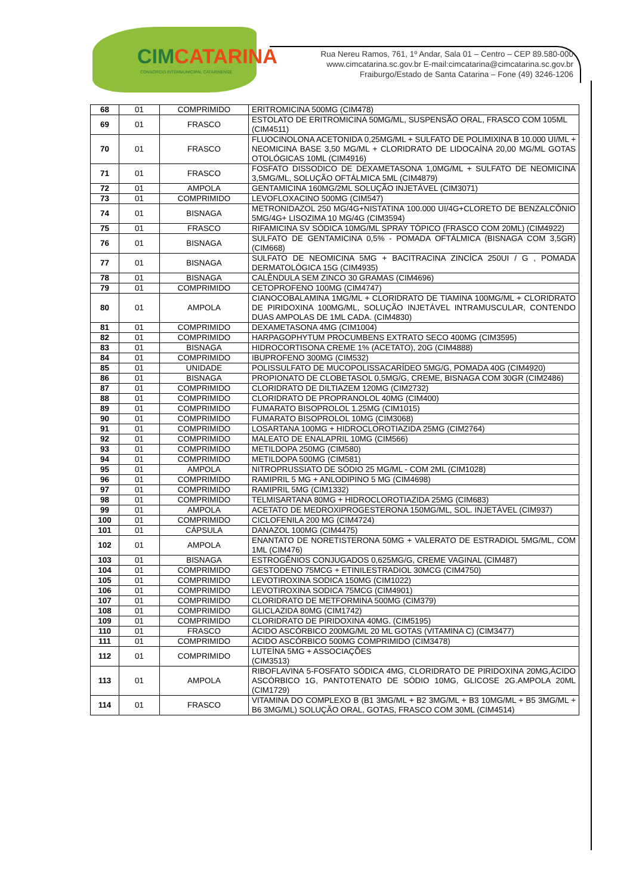CIMCATARINA
CONSÓRCIO INTERMUNICIPAL CATARINENSE
Rua Nereu Ramos, 761, 1º Andar, Sala 01 – Centro – CEP 89.580-000
www.cimcatarina.sc.gov.br E-mail:cimcatarina@cimcatarina.sc.gov.br
Fraiburgo/Estado de Santa Catarina – Fone (49) 3246-1206
| 68 | 01 | COMPRIMIDO | ERITROMICINA 500MG (CIM478) |
| 69 | 01 | FRASCO | ESTOLATO DE ERITROMICINA 50MG/ML, SUSPENSÃO ORAL, FRASCO COM 105ML (CIM4511) |
| 70 | 01 | FRASCO | FLUOCINOLONA ACETONIDA 0,25MG/ML + SULFATO DE POLIMIXINA B 10.000 UI/ML + NEOMICINA BASE 3,50 MG/ML + CLORIDRATO DE LIDOCAÍNA 20,00 MG/ML GOTAS OTOLÓGICAS 10ML (CIM4916) |
| 71 | 01 | FRASCO | FOSFATO DISSODICO DE DEXAMETASONA 1,0MG/ML + SULFATO DE NEOMICINA 3,5MG/ML, SOLUÇÃO OFTÁLMICA 5ML (CIM4879) |
| 72 | 01 | AMPOLA | GENTAMICINA 160MG/2ML SOLUÇÃO INJETÁVEL (CIM3071) |
| 73 | 01 | COMPRIMIDO | LEVOFLOXACINO 500MG (CIM547) |
| 74 | 01 | BISNAGA | METRONIDAZOL 250 MG/4G+NISTATINA 100.000 UI/4G+CLORETO DE BENZALCÔNIO 5MG/4G+ LISOZIMA 10 MG/4G (CIM3594) |
| 75 | 01 | FRASCO | RIFAMICINA SV SÓDICA 10MG/ML SPRAY TÓPICO (FRASCO COM 20ML) (CIM4922) |
| 76 | 01 | BISNAGA | SULFATO DE GENTAMICINA 0,5% - POMADA OFTÁLMICA (BISNAGA COM 3,5GR) (CIM668) |
| 77 | 01 | BISNAGA | SULFATO DE NEOMICINA 5MG + BACITRACINA ZINCÍCA 250UI / G , POMADA DERMATOLÓGICA 15G (CIM4935) |
| 78 | 01 | BISNAGA | CALÊNDULA SEM ZINCO 30 GRAMAS (CIM4696) |
| 79 | 01 | COMPRIMIDO | CETOPROFENO 100MG (CIM4747) |
| 80 | 01 | AMPOLA | CIANOCOBALAMINA 1MG/ML + CLORIDRATO DE TIAMINA 100MG/ML + CLORIDRATO DE PIRIDOXINA 100MG/ML, SOLUÇÃO INJETÁVEL INTRAMUSCULAR, CONTENDO DUAS AMPOLAS DE 1ML CADA. (CIM4830) |
| 81 | 01 | COMPRIMIDO | DEXAMETASONA 4MG (CIM1004) |
| 82 | 01 | COMPRIMIDO | HARPAGOPHYTUM PROCUMBENS EXTRATO SECO 400MG (CIM3595) |
| 83 | 01 | BISNAGA | HIDROCORTISONA CREME 1% (ACETATO), 20G (CIM4888) |
| 84 | 01 | COMPRIMIDO | IBUPROFENO 300MG (CIM532) |
| 85 | 01 | UNIDADE | POLISSULFATO DE MUCOPOLISSACARÍDEO 5MG/G, POMADA 40G (CIM4920) |
| 86 | 01 | BISNAGA | PROPIONATO DE CLOBETASOL 0,5MG/G, CREME, BISNAGA COM 30GR (CIM2486) |
| 87 | 01 | COMPRIMIDO | CLORIDRATO DE DILTIAZEM 120MG (CIM2732) |
| 88 | 01 | COMPRIMIDO | CLORIDRATO DE PROPRANOLOL 40MG (CIM400) |
| 89 | 01 | COMPRIMIDO | FUMARATO BISOPROLOL 1.25MG (CIM1015) |
| 90 | 01 | COMPRIMIDO | FUMARATO BISOPROLOL 10MG (CIM3068) |
| 91 | 01 | COMPRIMIDO | LOSARTANA 100MG + HIDROCLOROTIAZIDA 25MG (CIM2764) |
| 92 | 01 | COMPRIMIDO | MALEATO DE ENALAPRIL 10MG (CIM566) |
| 93 | 01 | COMPRIMIDO | METILDOPA 250MG (CIM580) |
| 94 | 01 | COMPRIMIDO | METILDOPA 500MG (CIM581) |
| 95 | 01 | AMPOLA | NITROPRUSSIATO DE SÓDIO 25 MG/ML - COM 2ML (CIM1028) |
| 96 | 01 | COMPRIMIDO | RAMIPRIL 5 MG + ANLODIPINO 5 MG (CIM4698) |
| 97 | 01 | COMPRIMIDO | RAMIPRIL 5MG (CIM1332) |
| 98 | 01 | COMPRIMIDO | TELMISARTANA 80MG + HIDROCLOROTIAZIDA 25MG (CIM683) |
| 99 | 01 | AMPOLA | ACETATO DE MEDROXIPROGESTERONA 150MG/ML, SOL. INJETÁVEL (CIM937) |
| 100 | 01 | COMPRIMIDO | CICLOFENILA 200 MG (CIM4724) |
| 101 | 01 | CÁPSULA | DANAZOL 100MG (CIM4475) |
| 102 | 01 | AMPOLA | ENANTATO DE NORETISTERONA 50MG + VALERATO DE ESTRADIOL 5MG/ML, COM 1ML (CIM476) |
| 103 | 01 | BISNAGA | ESTROGÊNIOS CONJUGADOS 0,625MG/G, CREME VAGINAL (CIM487) |
| 104 | 01 | COMPRIMIDO | GESTODENO 75MCG + ETINILESTRADIOL 30MCG (CIM4750) |
| 105 | 01 | COMPRIMIDO | LEVOTIROXINA SODICA 150MG (CIM1022) |
| 106 | 01 | COMPRIMIDO | LEVOTIROXINA SODICA 75MCG (CIM4901) |
| 107 | 01 | COMPRIMIDO | CLORIDRATO DE METFORMINA 500MG (CIM379) |
| 108 | 01 | COMPRIMIDO | GLICLAZIDA 80MG (CIM1742) |
| 109 | 01 | COMPRIMIDO | CLORIDRATO DE PIRIDOXINA 40MG. (CIM5195) |
| 110 | 01 | FRASCO | ÁCIDO ASCÓRBICO 200MG/ML 20 ML GOTAS (VITAMINA C) (CIM3477) |
| 111 | 01 | COMPRIMIDO | ACIDO ASCÓRBICO 500MG COMPRIMIDO (CIM3478) |
| 112 | 01 | COMPRIMIDO | LUTEÍNA 5MG + ASSOCIAÇÕES (CIM3513) |
| 113 | 01 | AMPOLA | RIBOFLAVINA 5-FOSFATO SÓDICA 4MG, CLORIDRATO DE PIRIDOXINA 20MG,ÁCIDO ASCÓRBICO 1G, PANTOTENATO DE SÓDIO 10MG, GLICOSE 2G.AMPOLA 20ML (CIM1729) |
| 114 | 01 | FRASCO | VITAMINA DO COMPLEXO B (B1 3MG/ML + B2 3MG/ML + B3 10MG/ML + B5 3MG/ML + B6 3MG/ML) SOLUÇÃO ORAL, GOTAS, FRASCO COM 30ML (CIM4514) |